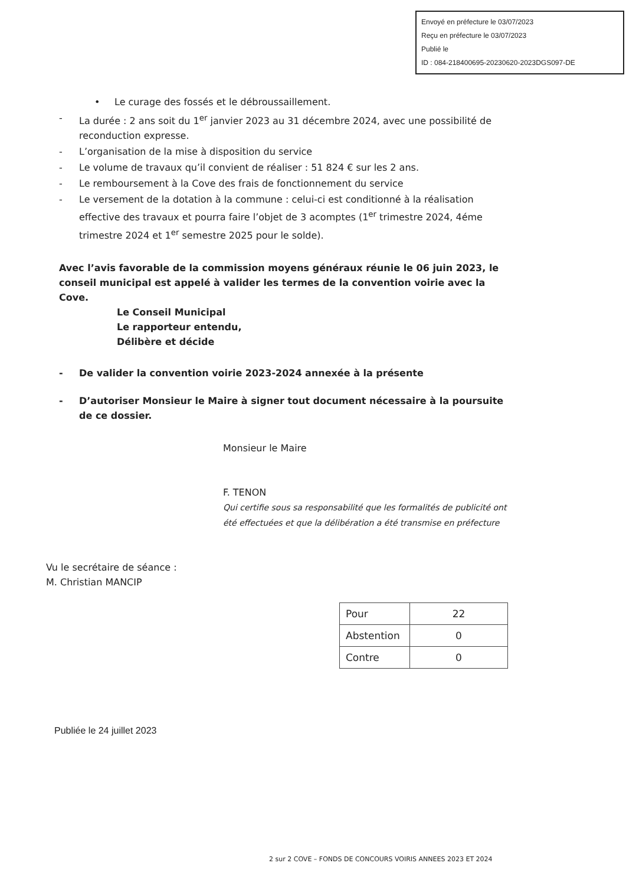Envoyé en préfecture le 03/07/2023
Reçu en préfecture le 03/07/2023
Publié le
ID : 084-218400695-20230620-2023DGS097-DE
• Le curage des fossés et le débroussaillement.
- La durée : 2 ans soit du 1<sup>er</sup> janvier 2023 au 31 décembre 2024, avec une possibilité de reconduction expresse.
- L’organisation de la mise à disposition du service
- Le volume de travaux qu’il convient de réaliser : 51 824 € sur les 2 ans.
- Le remboursement à la Cove des frais de fonctionnement du service
- Le versement de la dotation à la commune : celui-ci est conditionné à la réalisation effective des travaux et pourra faire l’objet de 3 acomptes (1<sup>er</sup> trimestre 2024, 4éme trimestre 2024 et 1<sup>er</sup> semestre 2025 pour le solde).
Avec l’avis favorable de la commission moyens généraux réunie le 06 juin 2023, le conseil municipal est appelé à valider les termes de la convention voirie avec la Cove.
Le Conseil Municipal
Le rapporteur entendu,
Délibère et décide
- De valider la convention voirie 2023-2024 annexée à la présente
- D’autoriser Monsieur le Maire à signer tout document nécessaire à la poursuite de ce dossier.
Monsieur le Maire
F. TENON
Qui certifie sous sa responsabilité que les formalités de publicité ont été effectuées et que la délibération a été transmise en préfecture
Vu le secrétaire de séance :
M. Christian MANCIP
| Pour | 22 |
| Abstention | 0 |
| Contre | 0 |
Publiée le 24 juillet 2023
2 sur 2 COVE – FONDS DE CONCOURS VOIRIS ANNEES 2023 ET 2024